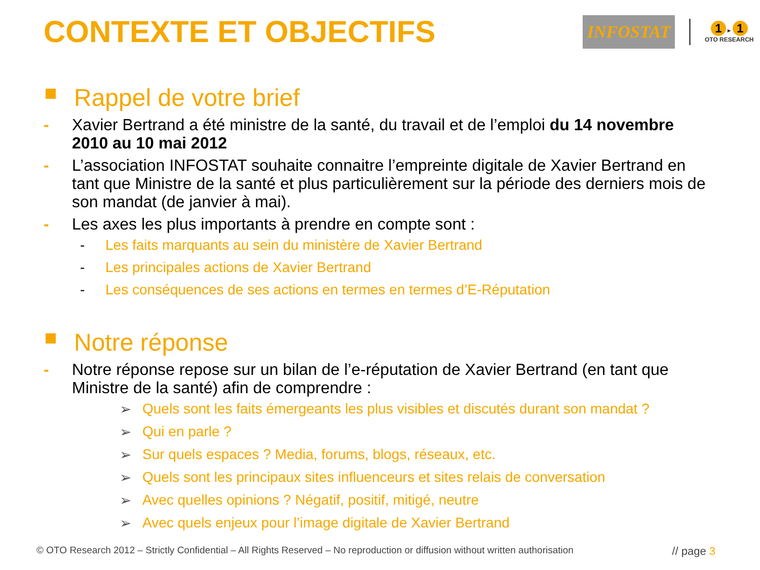CONTEXTE ET OBJECTIFS
INFOSTAT
1 ▸ 1
OTO RESEARCH
Rappel de votre brief
- Xavier Bertrand a été ministre de la santé, du travail et de l’emploi du 14 novembre 2010 au 10 mai 2012
- L’association INFOSTAT souhaite connaitre l’empreinte digitale de Xavier Bertrand en tant que Ministre de la santé et plus particulièrement sur la période des derniers mois de son mandat (de janvier à mai).
- Les axes les plus importants à prendre en compte sont :
- Les faits marquants au sein du ministère de Xavier Bertrand
- Les principales actions de Xavier Bertrand
- Les conséquences de ses actions en termes en termes d’E-Réputation
Notre réponse
- Notre réponse repose sur un bilan de l’e-réputation de Xavier Bertrand (en tant que Ministre de la santé) afin de comprendre :
➢ Quels sont les faits émergeants les plus visibles et discutés durant son mandat ?
➢ Qui en parle ?
➢ Sur quels espaces ? Media, forums, blogs, réseaux, etc.
➢ Quels sont les principaux sites influenceurs et sites relais de conversation
➢ Avec quelles opinions ? Négatif, positif, mitigé, neutre
➢ Avec quels enjeux pour l’image digitale de Xavier Bertrand
© OTO Research 2012 – Strictly Confidential – All Rights Reserved – No reproduction or diffusion without written authorisation // page 3